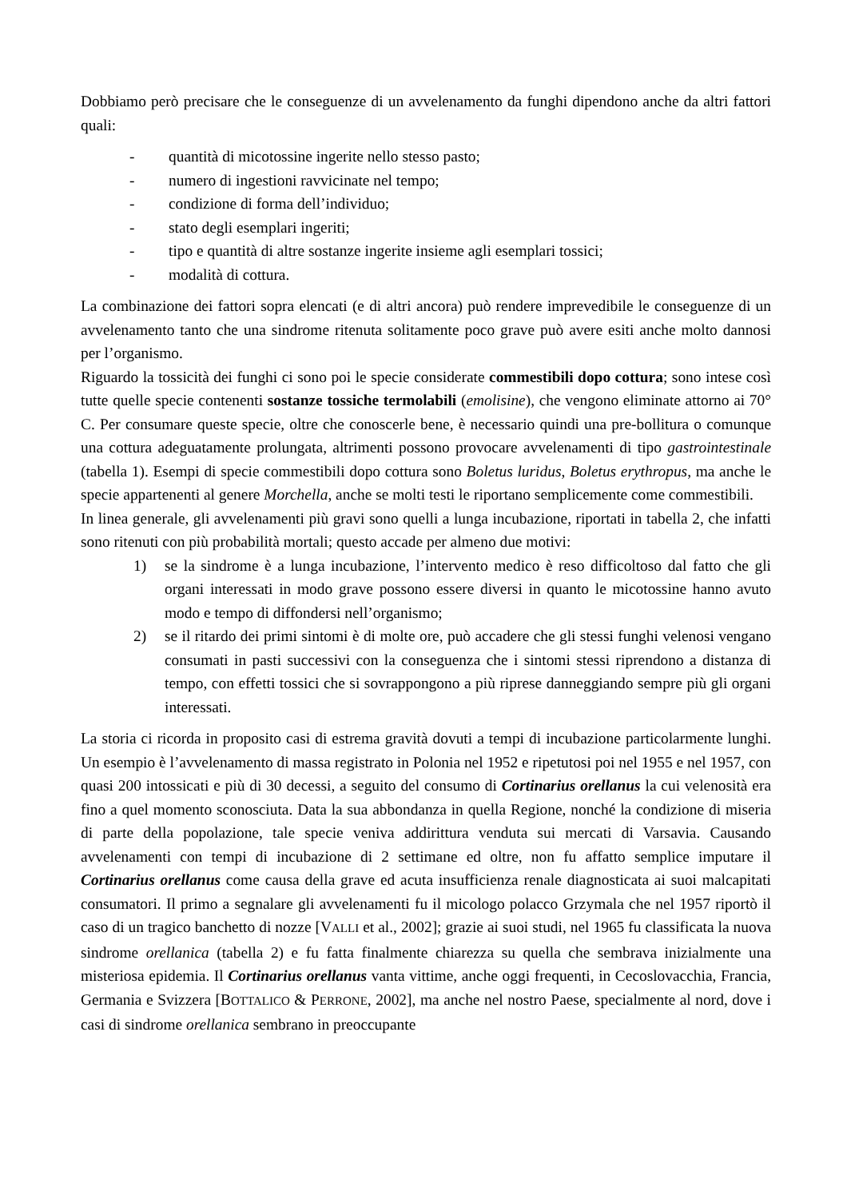Dobbiamo però precisare che le conseguenze di un avvelenamento da funghi dipendono anche da altri fattori quali:
- quantità di micotossine ingerite nello stesso pasto;
- numero di ingestioni ravvicinate nel tempo;
- condizione di forma dell’individuo;
- stato degli esemplari ingeriti;
- tipo e quantità di altre sostanze ingerite insieme agli esemplari tossici;
- modalità di cottura.
La combinazione dei fattori sopra elencati (e di altri ancora) può rendere imprevedibile le conseguenze di un avvelenamento tanto che una sindrome ritenuta solitamente poco grave può avere esiti anche molto dannosi per l’organismo.
Riguardo la tossicità dei funghi ci sono poi le specie considerate commestibili dopo cottura; sono intese così tutte quelle specie contenenti sostanze tossiche termolabili (emolisine), che vengono eliminate attorno ai 70° C. Per consumare queste specie, oltre che conoscerle bene, è necessario quindi una pre-bollitura o comunque una cottura adeguatamente prolungata, altrimenti possono provocare avvelenamenti di tipo gastrointestinale (tabella 1). Esempi di specie commestibili dopo cottura sono Boletus luridus, Boletus erythropus, ma anche le specie appartenenti al genere Morchella, anche se molti testi le riportano semplicemente come commestibili.
In linea generale, gli avvelenamenti più gravi sono quelli a lunga incubazione, riportati in tabella 2, che infatti sono ritenuti con più probabilità mortali; questo accade per almeno due motivi:
1) se la sindrome è a lunga incubazione, l’intervento medico è reso difficoltoso dal fatto che gli organi interessati in modo grave possono essere diversi in quanto le micotossine hanno avuto modo e tempo di diffondersi nell’organismo;
2) se il ritardo dei primi sintomi è di molte ore, può accadere che gli stessi funghi velenosi vengano consumati in pasti successivi con la conseguenza che i sintomi stessi riprendono a distanza di tempo, con effetti tossici che si sovrappongono a più riprese danneggiando sempre più gli organi interessati.
La storia ci ricorda in proposito casi di estrema gravità dovuti a tempi di incubazione particolarmente lunghi. Un esempio è l’avvelenamento di massa registrato in Polonia nel 1952 e ripetutosi poi nel 1955 e nel 1957, con quasi 200 intossicati e più di 30 decessi, a seguito del consumo di Cortinarius orellanus la cui velenosità era fino a quel momento sconosciuta. Data la sua abbondanza in quella Regione, nonché la condizione di miseria di parte della popolazione, tale specie veniva addirittura venduta sui mercati di Varsavia. Causando avvelenamenti con tempi di incubazione di 2 settimane ed oltre, non fu affatto semplice imputare il Cortinarius orellanus come causa della grave ed acuta insufficienza renale diagnosticata ai suoi malcapitati consumatori. Il primo a segnalare gli avvelenamenti fu il micologo polacco Grzymala che nel 1957 riportò il caso di un tragico banchetto di nozze [VALLI et al., 2002]; grazie ai suoi studi, nel 1965 fu classificata la nuova sindrome orellanica (tabella 2) e fu fatta finalmente chiarezza su quella che sembrava inizialmente una misteriosa epidemia. Il Cortinarius orellanus vanta vittime, anche oggi frequenti, in Cecoslovacchia, Francia, Germania e Svizzera [BOTTALICO & PERRONE, 2002], ma anche nel nostro Paese, specialmente al nord, dove i casi di sindrome orellanica sembrano in preoccupante